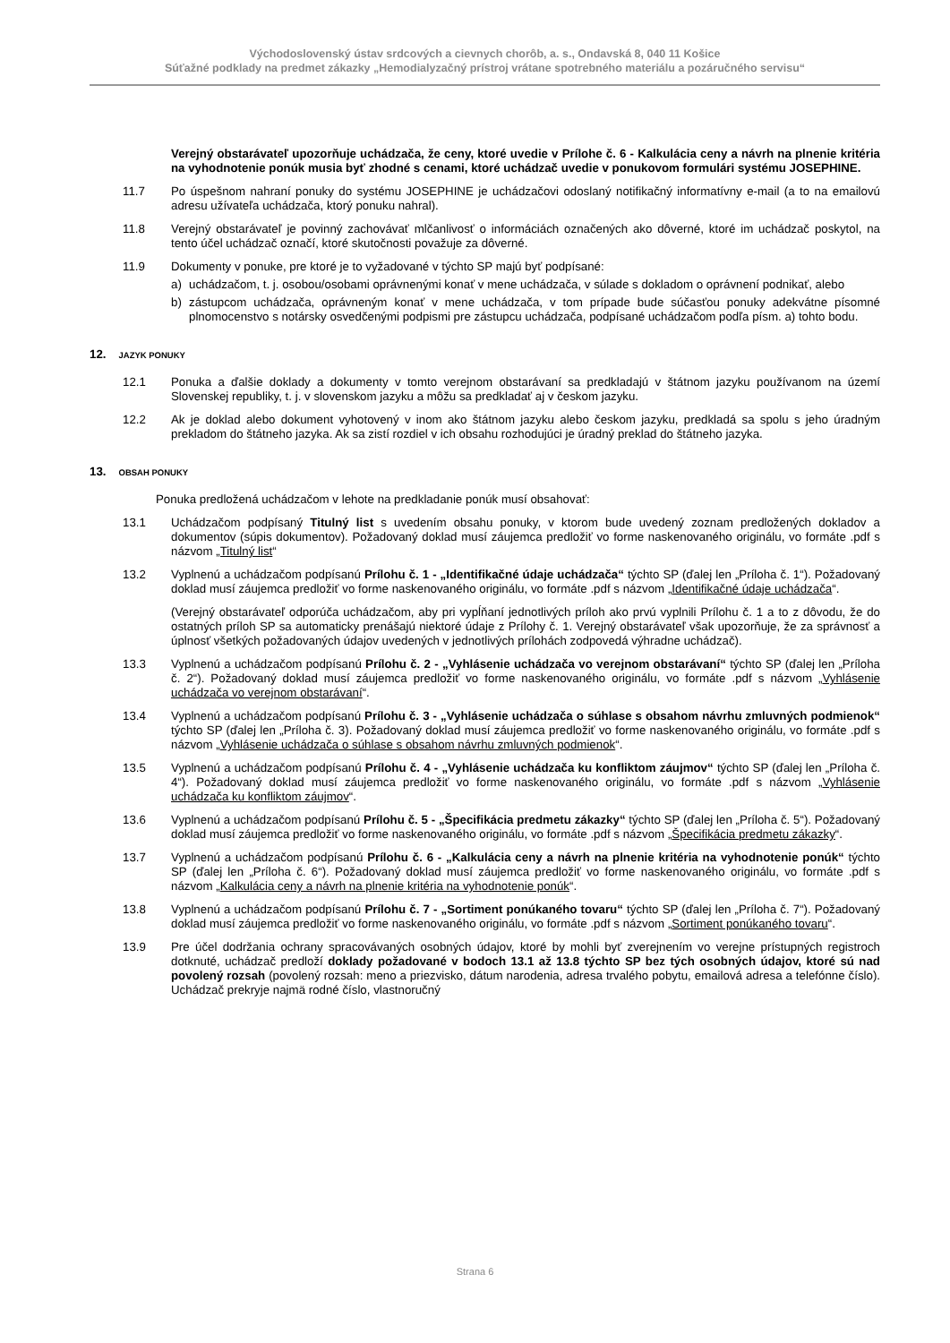Východoslovenský ústav srdcových a cievnych chorôb, a. s., Ondavská 8, 040 11 Košice
Súťažné podklady na predmet zákazky „Hemodialyzačný prístroj vrátane spotrebného materiálu a pozáručného servisu“
Verejný obstarávateľ upozorňuje uchádzača, že ceny, ktoré uvedie v Prílohe č. 6 - Kalkulácia ceny a návrh na plnenie kritéria na vyhodnotenie ponúk musia byť zhodné s cenami, ktoré uchádzač uvedie v ponukovom formulári systému JOSEPHINE.
11.7 Po úspešnom nahraní ponuky do systému JOSEPHINE je uchádzačovi odoslaný notifikačný informatívny e-mail (a to na emailovú adresu užívateľa uchádzača, ktorý ponuku nahral).
11.8 Verejný obstarávateľ je povinný zachovávať mlčanlivosť o informáciách označených ako dôverné, ktoré im uchádzač poskytol, na tento účel uchádzač označí, ktoré skutočnosti považuje za dôverné.
11.9 Dokumenty v ponuke, pre ktoré je to vyžadované v týchto SP majú byť podpísané:
a) uchádzačom, t. j. osobou/osobami oprávnenými konať v mene uchádzača, v súlade s dokladom o oprávnení podnikať, alebo
b) zástupcom uchádzača, oprávneným konať v mene uchádzača, v tom prípade bude súčasťou ponuky adekvátne písomné plnomocenstvo s notársky osvedčenými podpismi pre zástupcu uchádzača, podpísané uchádzačom podľa písm. a) tohto bodu.
12. JAZYK PONUKY
12.1 Ponuka a ďalšie doklady a dokumenty v tomto verejnom obstarávaní sa predkladajú v štátnom jazyku používanom na území Slovenskej republiky, t. j. v slovenskom jazyku a môžu sa predkladať aj v českom jazyku.
12.2 Ak je doklad alebo dokument vyhotovený v inom ako štátnom jazyku alebo českom jazyku, predkladá sa spolu s jeho úradným prekladom do štátneho jazyka. Ak sa zistí rozdiel v ich obsahu rozhodujúci je úradný preklad do štátneho jazyka.
13. OBSAH PONUKY
Ponuka predložená uchádzačom v lehote na predkladanie ponúk musí obsahovať:
13.1 Uchádzačom podpísaný Titulný list s uvedením obsahu ponuky, v ktorom bude uvedený zoznam predložených dokladov a dokumentov (súpis dokumentov). Požadovaný doklad musí záujemca predložiť vo forme naskenovaného originálu, vo formáte .pdf s názvom „Titulný list“
13.2 Vyplnenú a uchádzačom podpísanú Prílohu č. 1 - „Identifikačné údaje uchádzača“ týchto SP (ďalej len „Príloha č. 1“). Požadovaný doklad musí záujemca predložiť vo forme naskenovaného originálu, vo formáte .pdf s názvom „Identifikačné údaje uchádzača“.
(Verejný obstarávateľ odporúča uchádzačom, aby pri vypĺňaní jednotlivých príloh ako prvú vyplnili Prílohu č. 1 a to z dôvodu, že do ostatných príloh SP sa automaticky prenášajú niektoré údaje z Prílohy č. 1. Verejný obstarávateľ však upozorňuje, že za správnosť a úplnosť všetkých požadovaných údajov uvedených v jednotlivých prílohách zodpovedá výhradne uchádzač).
13.3 Vyplnenú a uchádzačom podpísanú Prílohu č. 2 - „Vyhlásenie uchádzača vo verejnom obstarávaní“ týchto SP (ďalej len „Príloha č. 2“). Požadovaný doklad musí záujemca predložiť vo forme naskenovaného originálu, vo formáte .pdf s názvom „Vyhlásenie uchádzača vo verejnom obstarávaní“.
13.4 Vyplnenú a uchádzačom podpísanú Prílohu č. 3 - „Vyhlásenie uchádzača o súhlase s obsahom návrhu zmluvných podmienok“ týchto SP (ďalej len „Príloha č. 3). Požadovaný doklad musí záujemca predložiť vo forme naskenovaného originálu, vo formáte .pdf s názvom „Vyhlásenie uchádzača o súhlase s obsahom návrhu zmluvných podmienok“.
13.5 Vyplnenú a uchádzačom podpísanú Prílohu č. 4 - „Vyhlásenie uchádzača ku konfliktom záujmov“ týchto SP (ďalej len „Príloha č. 4“). Požadovaný doklad musí záujemca predložiť vo forme naskenovaného originálu, vo formáte .pdf s názvom „Vyhlásenie uchádzača ku konfliktom záujmov“.
13.6 Vyplnenú a uchádzačom podpísanú Prílohu č. 5 - „Špecifikácia predmetu zákazky“ týchto SP (ďalej len „Príloha č. 5“). Požadovaný doklad musí záujemca predložiť vo forme naskenovaného originálu, vo formáte .pdf s názvom „Špecifikácia predmetu zákazky“.
13.7 Vyplnenú a uchádzačom podpísanú Prílohu č. 6 - „Kalkulácia ceny a návrh na plnenie kritéria na vyhodnotenie ponúk“ týchto SP (ďalej len „Príloha č. 6“). Požadovaný doklad musí záujemca predložiť vo forme naskenovaného originálu, vo formáte .pdf s názvom „Kalkulácia ceny a návrh na plnenie kritéria na vyhodnotenie ponúk“.
13.8 Vyplnenú a uchádzačom podpísanú Prílohu č. 7 - „Sortiment ponúkaného tovaru“ týchto SP (ďalej len „Príloha č. 7“). Požadovaný doklad musí záujemca predložiť vo forme naskenovaného originálu, vo formáte .pdf s názvom „Sortiment ponúkaného tovaru“.
13.9 Pre účel dodržania ochrany spracovávaných osobných údajov, ktoré by mohli byť zverejnením vo verejne prístupných registroch dotknuté, uchádzač predloží doklady požadované v bodoch 13.1 až 13.8 týchto SP bez tých osobných údajov, ktoré sú nad povolený rozsah (povolený rozsah: meno a priezvisko, dátum narodenia, adresa trvalého pobytu, emailová adresa a telefónne číslo). Uchádzač prekryje najmä rodné číslo, vlastnoručný
Strana 6